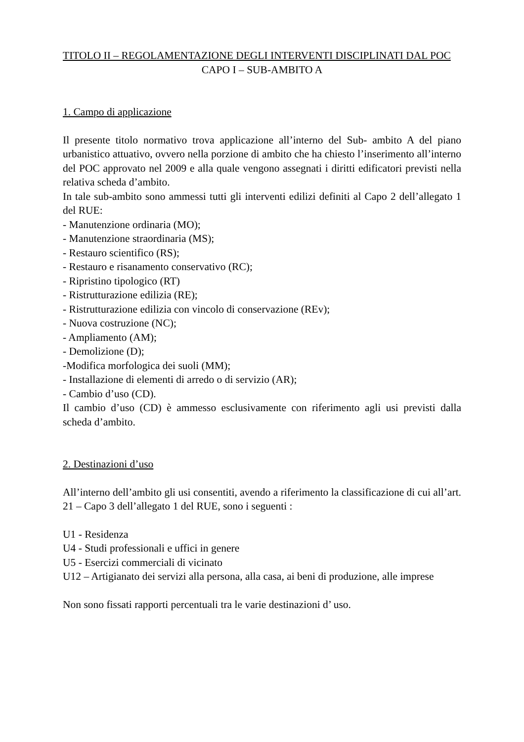TITOLO II – REGOLAMENTAZIONE DEGLI INTERVENTI DISCIPLINATI DAL POC
CAPO I – SUB-AMBITO A
1. Campo di applicazione
Il presente titolo normativo trova applicazione all’interno del Sub- ambito A del piano urbanistico attuativo, ovvero nella porzione di ambito che ha chiesto l’inserimento all’interno del POC approvato nel 2009 e alla quale vengono assegnati i diritti edificatori previsti nella relativa scheda d’ambito.
In tale sub-ambito sono ammessi tutti gli interventi edilizi definiti al Capo 2 dell’allegato 1 del RUE:
- Manutenzione ordinaria (MO);
- Manutenzione straordinaria (MS);
- Restauro scientifico (RS);
- Restauro e risanamento conservativo (RC);
- Ripristino tipologico (RT)
- Ristrutturazione edilizia (RE);
- Ristrutturazione edilizia con vincolo di conservazione (REv);
- Nuova costruzione (NC);
- Ampliamento (AM);
- Demolizione (D);
-Modifica morfologica dei suoli (MM);
- Installazione di elementi di arredo o di servizio (AR);
- Cambio d’uso (CD).
Il cambio d’uso (CD) è ammesso esclusivamente con riferimento agli usi previsti dalla scheda d’ambito.
2. Destinazioni d’uso
All’interno dell’ambito gli usi consentiti, avendo a riferimento la classificazione di cui all’art. 21 – Capo 3 dell’allegato 1 del RUE, sono i seguenti :
U1 - Residenza
U4 - Studi professionali e uffici in genere
U5 - Esercizi commerciali di vicinato
U12 – Artigianato dei servizi alla persona, alla casa, ai beni di produzione, alle imprese
Non sono fissati rapporti percentuali tra le varie destinazioni d’ uso.